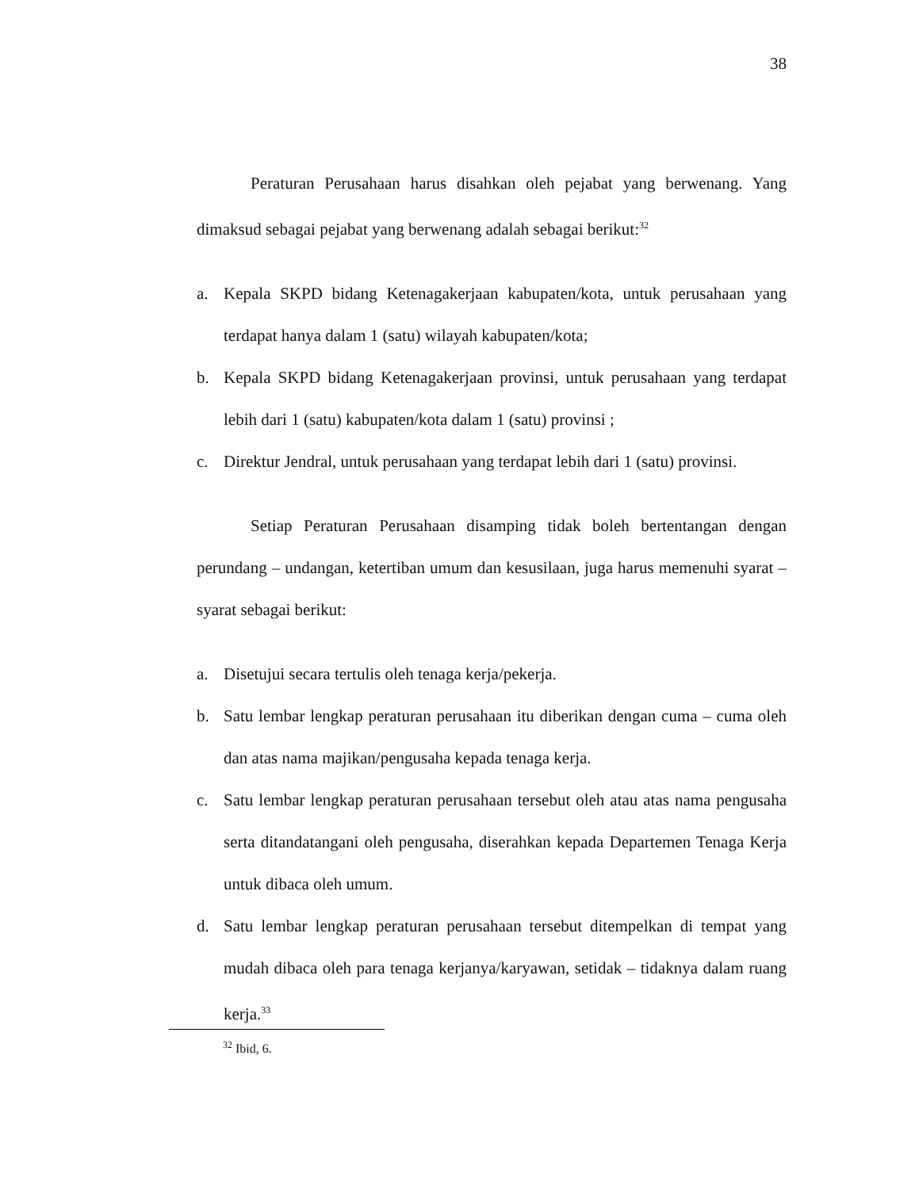38
Peraturan Perusahaan harus disahkan oleh pejabat yang berwenang. Yang dimaksud sebagai pejabat yang berwenang adalah sebagai berikut:<sup>32</sup>
a. Kepala SKPD bidang Ketenagakerjaan kabupaten/kota, untuk perusahaan yang terdapat hanya dalam 1 (satu) wilayah kabupaten/kota;
b. Kepala SKPD bidang Ketenagakerjaan provinsi, untuk perusahaan yang terdapat lebih dari 1 (satu) kabupaten/kota dalam 1 (satu) provinsi ;
c. Direktur Jendral, untuk perusahaan yang terdapat lebih dari 1 (satu) provinsi.
Setiap Peraturan Perusahaan disamping tidak boleh bertentangan dengan perundang – undangan, ketertiban umum dan kesusilaan, juga harus memenuhi syarat – syarat sebagai berikut:
a. Disetujui secara tertulis oleh tenaga kerja/pekerja.
b. Satu lembar lengkap peraturan perusahaan itu diberikan dengan cuma – cuma oleh dan atas nama majikan/pengusaha kepada tenaga kerja.
c. Satu lembar lengkap peraturan perusahaan tersebut oleh atau atas nama pengusaha serta ditandatangani oleh pengusaha, diserahkan kepada Departemen Tenaga Kerja untuk dibaca oleh umum.
d. Satu lembar lengkap peraturan perusahaan tersebut ditempelkan di tempat yang mudah dibaca oleh para tenaga kerjanya/karyawan, setidak – tidaknya dalam ruang kerja.<sup>33</sup>
<sup>32</sup> Ibid, 6.